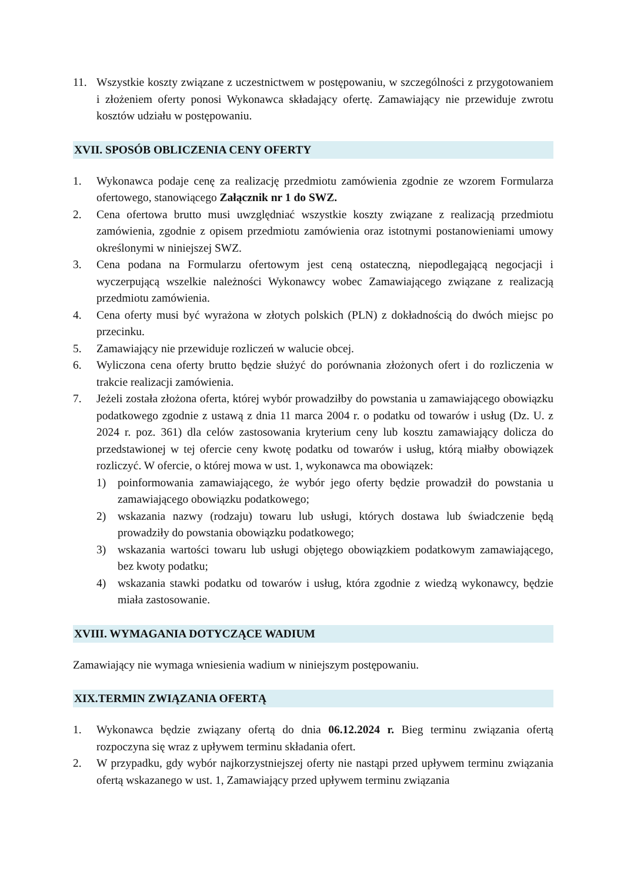11. Wszystkie koszty związane z uczestnictwem w postępowaniu, w szczególności z przygotowaniem i złożeniem oferty ponosi Wykonawca składający ofertę. Zamawiający nie przewiduje zwrotu kosztów udziału w postępowaniu.
XVII. SPOSÓB OBLICZENIA CENY OFERTY
1. Wykonawca podaje cenę za realizację przedmiotu zamówienia zgodnie ze wzorem Formularza ofertowego, stanowiącego Załącznik nr 1 do SWZ.
2. Cena ofertowa brutto musi uwzględniać wszystkie koszty związane z realizacją przedmiotu zamówienia, zgodnie z opisem przedmiotu zamówienia oraz istotnymi postanowieniami umowy określonymi w niniejszej SWZ.
3. Cena podana na Formularzu ofertowym jest ceną ostateczną, niepodlegającą negocjacji i wyczerpującą wszelkie należności Wykonawcy wobec Zamawiającego związane z realizacją przedmiotu zamówienia.
4. Cena oferty musi być wyrażona w złotych polskich (PLN) z dokładnością do dwóch miejsc po przecinku.
5. Zamawiający nie przewiduje rozliczeń w walucie obcej.
6. Wyliczona cena oferty brutto będzie służyć do porównania złożonych ofert i do rozliczenia w trakcie realizacji zamówienia.
7. Jeżeli została złożona oferta, której wybór prowadziłby do powstania u zamawiającego obowiązku podatkowego zgodnie z ustawą z dnia 11 marca 2004 r. o podatku od towarów i usług (Dz. U. z 2024 r. poz. 361) dla celów zastosowania kryterium ceny lub kosztu zamawiający dolicza do przedstawionej w tej ofercie ceny kwotę podatku od towarów i usług, którą miałby obowiązek rozliczyć. W ofercie, o której mowa w ust. 1, wykonawca ma obowiązek:
1) poinformowania zamawiającego, że wybór jego oferty będzie prowadził do powstania u zamawiającego obowiązku podatkowego;
2) wskazania nazwy (rodzaju) towaru lub usługi, których dostawa lub świadczenie będą prowadziły do powstania obowiązku podatkowego;
3) wskazania wartości towaru lub usługi objętego obowiązkiem podatkowym zamawiającego, bez kwoty podatku;
4) wskazania stawki podatku od towarów i usług, która zgodnie z wiedzą wykonawcy, będzie miała zastosowanie.
XVIII. WYMAGANIA DOTYCZĄCE WADIUM
Zamawiający nie wymaga wniesienia wadium w niniejszym postępowaniu.
XIX.TERMIN ZWIĄZANIA OFERTĄ
1. Wykonawca będzie związany ofertą do dnia 06.12.2024 r. Bieg terminu związania ofertą rozpoczyna się wraz z upływem terminu składania ofert.
2. W przypadku, gdy wybór najkorzystniejszej oferty nie nastąpi przed upływem terminu związania ofertą wskazanego w ust. 1, Zamawiający przed upływem terminu związania